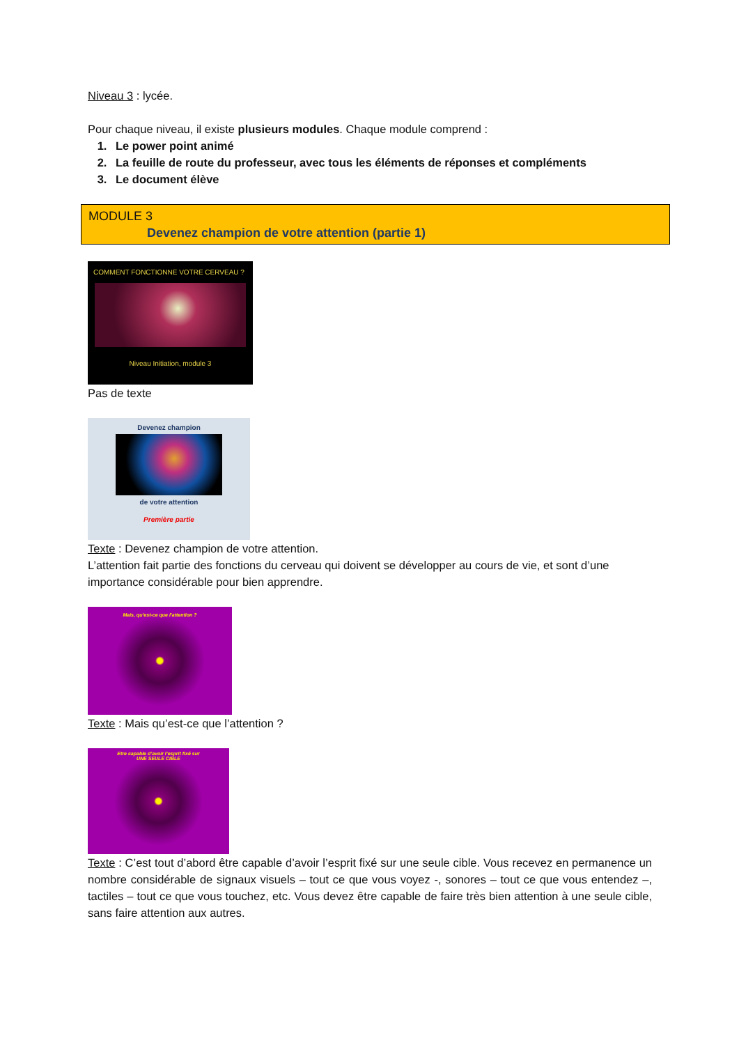Niveau 3 : lycée.
Pour chaque niveau, il existe plusieurs modules. Chaque module comprend :
1. Le power point animé
2. La feuille de route du professeur, avec tous les éléments de réponses et compléments
3. Le document élève
MODULE 3
Devenez champion de votre attention (partie 1)
COMMENT FONCTIONNE VOTRE CERVEAU ?
Niveau Initiation, module 3
Pas de texte
Devenez champion
de votre attention
Première partie
Texte : Devenez champion de votre attention.
L’attention fait partie des fonctions du cerveau qui doivent se développer au cours de vie, et sont d’une importance considérable pour bien apprendre.
Mais, qu’est-ce que l’attention ?
Texte : Mais qu’est-ce que l’attention ?
Etre capable d’avoir l’esprit fixé sur
UNE SEULE CIBLE
Texte : C’est tout d’abord être capable d’avoir l’esprit fixé sur une seule cible. Vous recevez en permanence un nombre considérable de signaux visuels – tout ce que vous voyez -, sonores – tout ce que vous entendez –, tactiles – tout ce que vous touchez, etc. Vous devez être capable de faire très bien attention à une seule cible, sans faire attention aux autres.